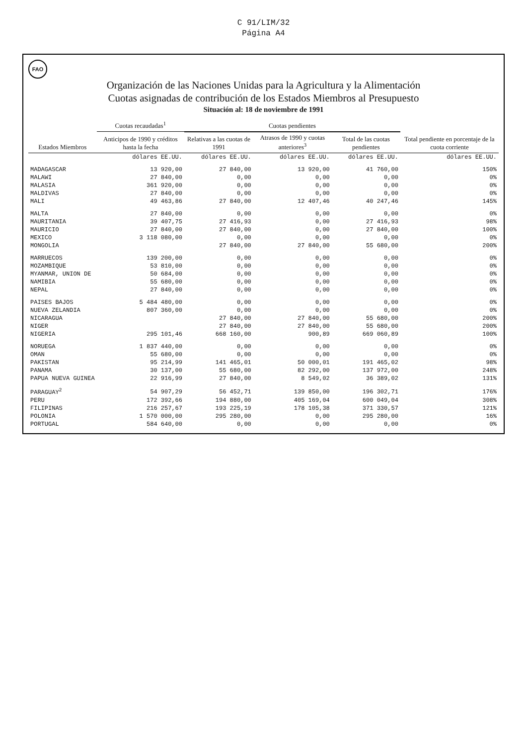C 91/LIM/32
Página A4
FAO
Organización de las Naciones Unidas para la Agricultura y la Alimentación
Cuotas asignadas de contribución de los Estados Miembros al Presupuesto
Situación al: 18 de noviembre de 1991
| Estados Miembros | Cuotas recaudadas<sup>1</sup> | Cuotas pendientes | | | Total pendiente en porcentaje de la cuota corriente |
| --- | --- | --- | --- | --- | --- |
| | Anticipos de 1990 y créditos hasta la fecha | Relativas a las cuotas de 1991 | Atrasos de 1990 y cuotas anteriores<sup>3</sup> | Total de las cuotas pendientes | |
| | dólares EE.UU. | dólares EE.UU. | dólares EE.UU. | dólares EE.UU. | dólares EE.UU. |
| MADAGASCAR | 13 920,00 | 27 840,00 | 13 920,00 | 41 760,00 | 150% |
| MALAWI | 27 840,00 | 0,00 | 0,00 | 0,00 | 0% |
| MALASIA | 361 920,00 | 0,00 | 0,00 | 0,00 | 0% |
| MALDIVAS | 27 840,00 | 0,00 | 0,00 | 0,00 | 0% |
| MALI | 49 463,86 | 27 840,00 | 12 407,46 | 40 247,46 | 145% |
| MALTA | 27 840,00 | 0,00 | 0,00 | 0,00 | 0% |
| MAURITANIA | 39 407,75 | 27 416,93 | 0,00 | 27 416,93 | 98% |
| MAURICIO | 27 840,00 | 27 840,00 | 0,00 | 27 840,00 | 100% |
| MEXICO | 3 118 080,00 | 0,00 | 0,00 | 0,00 | 0% |
| MONGOLIA | | 27 840,00 | 27 840,00 | 55 680,00 | 200% |
| MARRUECOS | 139 200,00 | 0,00 | 0,00 | 0,00 | 0% |
| MOZAMBIQUE | 53 810,00 | 0,00 | 0,00 | 0,00 | 0% |
| MYANMAR, UNION DE | 50 684,00 | 0,00 | 0,00 | 0,00 | 0% |
| NAMIBIA | 55 680,00 | 0,00 | 0,00 | 0,00 | 0% |
| NEPAL | 27 840,00 | 0,00 | 0,00 | 0,00 | 0% |
| PAISES BAJOS | 5 484 480,00 | 0,00 | 0,00 | 0,00 | 0% |
| NUEVA ZELANDIA | 807 360,00 | 0,00 | 0,00 | 0,00 | 0% |
| NICARAGUA | | 27 840,00 | 27 840,00 | 55 680,00 | 200% |
| NIGER | | 27 840,00 | 27 840,00 | 55 680,00 | 200% |
| NIGERIA | 295 101,46 | 668 160,00 | 900,89 | 669 060,89 | 100% |
| NORUEGA | 1 837 440,00 | 0,00 | 0,00 | 0,00 | 0% |
| OMAN | 55 680,00 | 0,00 | 0,00 | 0,00 | 0% |
| PAKISTAN | 95 214,99 | 141 465,01 | 50 000,01 | 191 465,02 | 98% |
| PANAMA | 30 137,00 | 55 680,00 | 82 292,00 | 137 972,00 | 248% |
| PAPUA NUEVA GUINEA | 22 916,99 | 27 840,00 | 8 549,02 | 36 389,02 | 131% |
| PARAGUAY<sup>2</sup> | 54 907,29 | 56 452,71 | 139 850,00 | 196 302,71 | 176% |
| PERU | 172 392,66 | 194 880,00 | 405 169,04 | 600 049,04 | 308% |
| FILIPINAS | 216 257,67 | 193 225,19 | 178 105,38 | 371 330,57 | 121% |
| POLONIA | 1 570 000,00 | 295 280,00 | 0,00 | 295 280,00 | 16% |
| PORTUGAL | 584 640,00 | 0,00 | 0,00 | 0,00 | 0% |